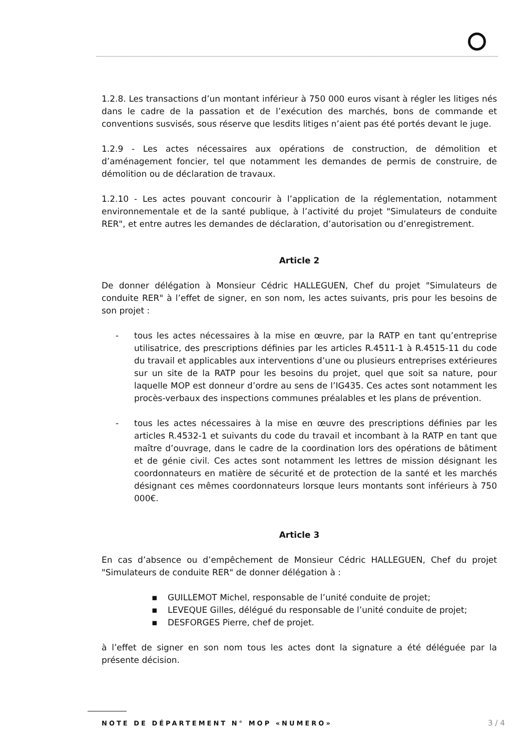1.2.8. Les transactions d’un montant inférieur à 750 000 euros visant à régler les litiges nés dans le cadre de la passation et de l’exécution des marchés, bons de commande et conventions susvisés, sous réserve que lesdits litiges n’aient pas été portés devant le juge.
1.2.9 - Les actes nécessaires aux opérations de construction, de démolition et d’aménagement foncier, tel que notamment les demandes de permis de construire, de démolition ou de déclaration de travaux.
1.2.10 - Les actes pouvant concourir à l’application de la réglementation, notamment environnementale et de la santé publique, à l’activité du projet "Simulateurs de conduite RER", et entre autres les demandes de déclaration, d’autorisation ou d’enregistrement.
Article 2
De donner délégation à Monsieur Cédric HALLEGUEN, Chef du projet "Simulateurs de conduite RER" à l’effet de signer, en son nom, les actes suivants, pris pour les besoins de son projet :
- tous les actes nécessaires à la mise en œuvre, par la RATP en tant qu’entreprise utilisatrice, des prescriptions définies par les articles R.4511-1 à R.4515-11 du code du travail et applicables aux interventions d’une ou plusieurs entreprises extérieures sur un site de la RATP pour les besoins du projet, quel que soit sa nature, pour laquelle MOP est donneur d’ordre au sens de l’IG435. Ces actes sont notamment les procès-verbaux des inspections communes préalables et les plans de prévention.
- tous les actes nécessaires à la mise en œuvre des prescriptions définies par les articles R.4532-1 et suivants du code du travail et incombant à la RATP en tant que maître d’ouvrage, dans le cadre de la coordination lors des opérations de bâtiment et de génie civil. Ces actes sont notamment les lettres de mission désignant les coordonnateurs en matière de sécurité et de protection de la santé et les marchés désignant ces mêmes coordonnateurs lorsque leurs montants sont inférieurs à 750 000€.
Article 3
En cas d’absence ou d’empêchement de Monsieur Cédric HALLEGUEN, Chef du projet "Simulateurs de conduite RER" de donner délégation à :
▪ GUILLEMOT Michel, responsable de l’unité conduite de projet;
▪ LEVEQUE Gilles, délégué du responsable de l’unité conduite de projet;
▪ DESFORGES Pierre, chef de projet.
à l’effet de signer en son nom tous les actes dont la signature a été déléguée par la présente décision.
NOTE DE DÉPARTEMENT N° MOP «NUMERO»
3 / 4